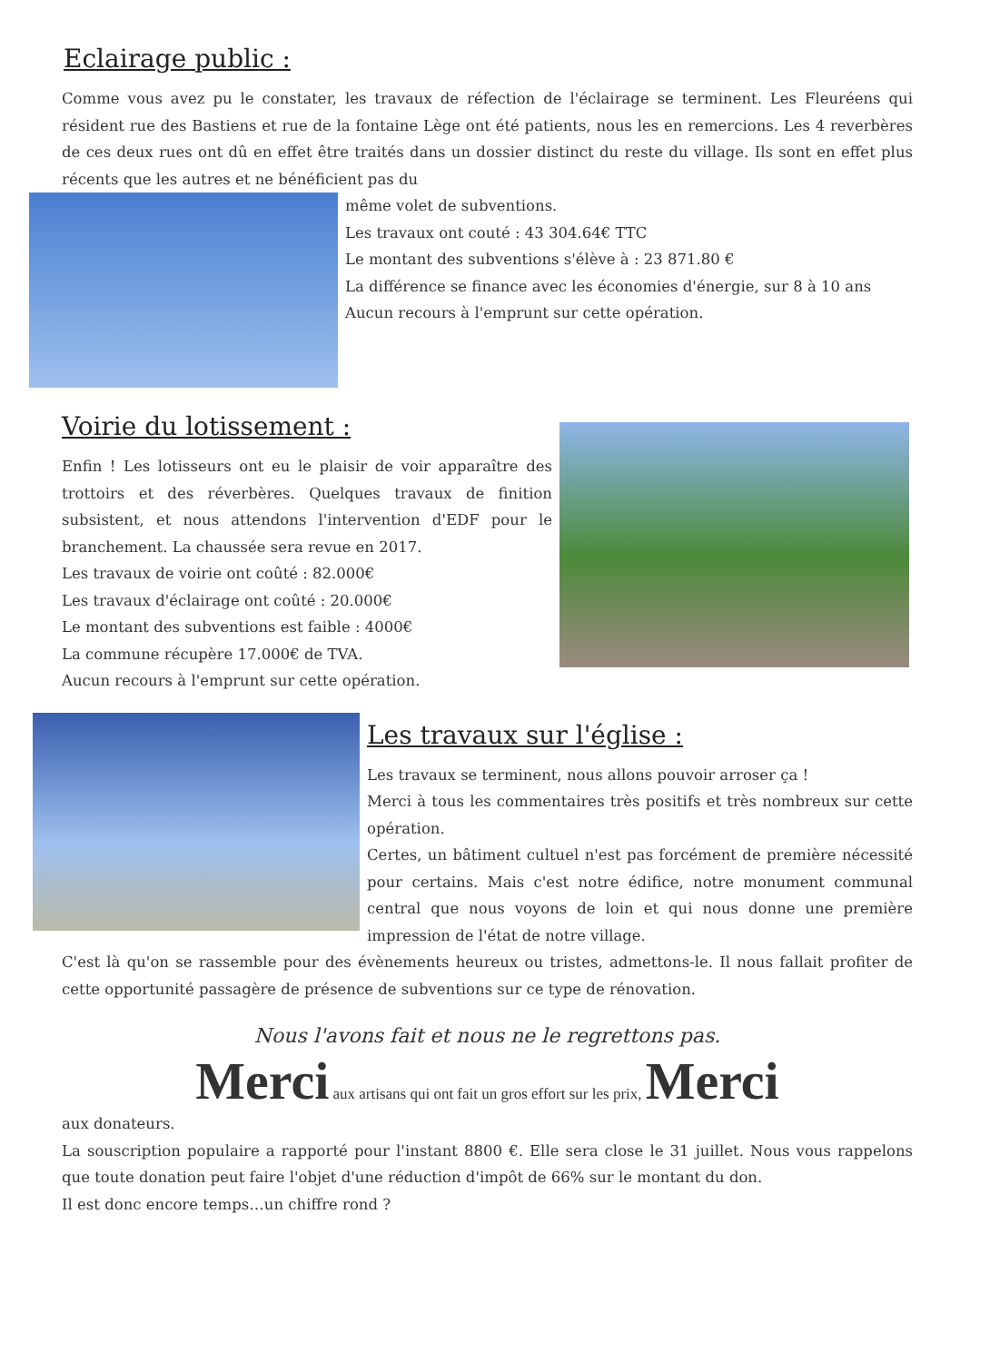Eclairage public :
Comme vous avez pu le constater, les travaux de réfection de l'éclairage se terminent. Les Fleuréens qui résident rue des Bastiens et rue de la fontaine Lège ont été patients, nous les en remercions. Les 4 reverbères de ces deux rues ont dû en effet être traités dans un dossier distinct du reste du village. Ils sont en effet plus récents que les autres et ne bénéficient pas du
même volet de subventions.
Les travaux ont couté : 43 304.64€ TTC
Le montant des subventions s'élève à : 23 871.80 €
La différence se finance avec les économies d'énergie, sur 8 à 10 ans
Aucun recours à l'emprunt sur cette opération.
Voirie du lotissement :
Enfin ! Les lotisseurs ont eu le plaisir de voir apparaître des trottoirs et des réverbères. Quelques travaux de finition subsistent, et nous attendons l'intervention d'EDF pour le branchement. La chaussée sera revue en 2017.
Les travaux de voirie ont coûté : 82.000€
Les travaux d'éclairage ont coûté : 20.000€
Le montant des subventions est faible : 4000€
La commune récupère 17.000€ de TVA.
Aucun recours à l'emprunt sur cette opération.
Les travaux sur l'église :
Les travaux se terminent, nous allons pouvoir arroser ça !
Merci à tous les commentaires très positifs et très nombreux sur cette opération.
Certes, un bâtiment cultuel n'est pas forcément de première nécessité pour certains. Mais c'est notre édifice, notre monument communal central que nous voyons de loin et qui nous donne une première impression de l'état de notre village.
C'est là qu'on se rassemble pour des évènements heureux ou tristes, admettons-le. Il nous fallait profiter de cette opportunité passagère de présence de subventions sur ce type de rénovation.
Nous l'avons fait et nous ne le regrettons pas.
Merci aux artisans qui ont fait un gros effort sur les prix, Merci
aux donateurs.
La souscription populaire a rapporté pour l'instant 8800 €. Elle sera close le 31 juillet. Nous vous rappelons que toute donation peut faire l'objet d'une réduction d'impôt de 66% sur le montant du don.
Il est donc encore temps…un chiffre rond ?